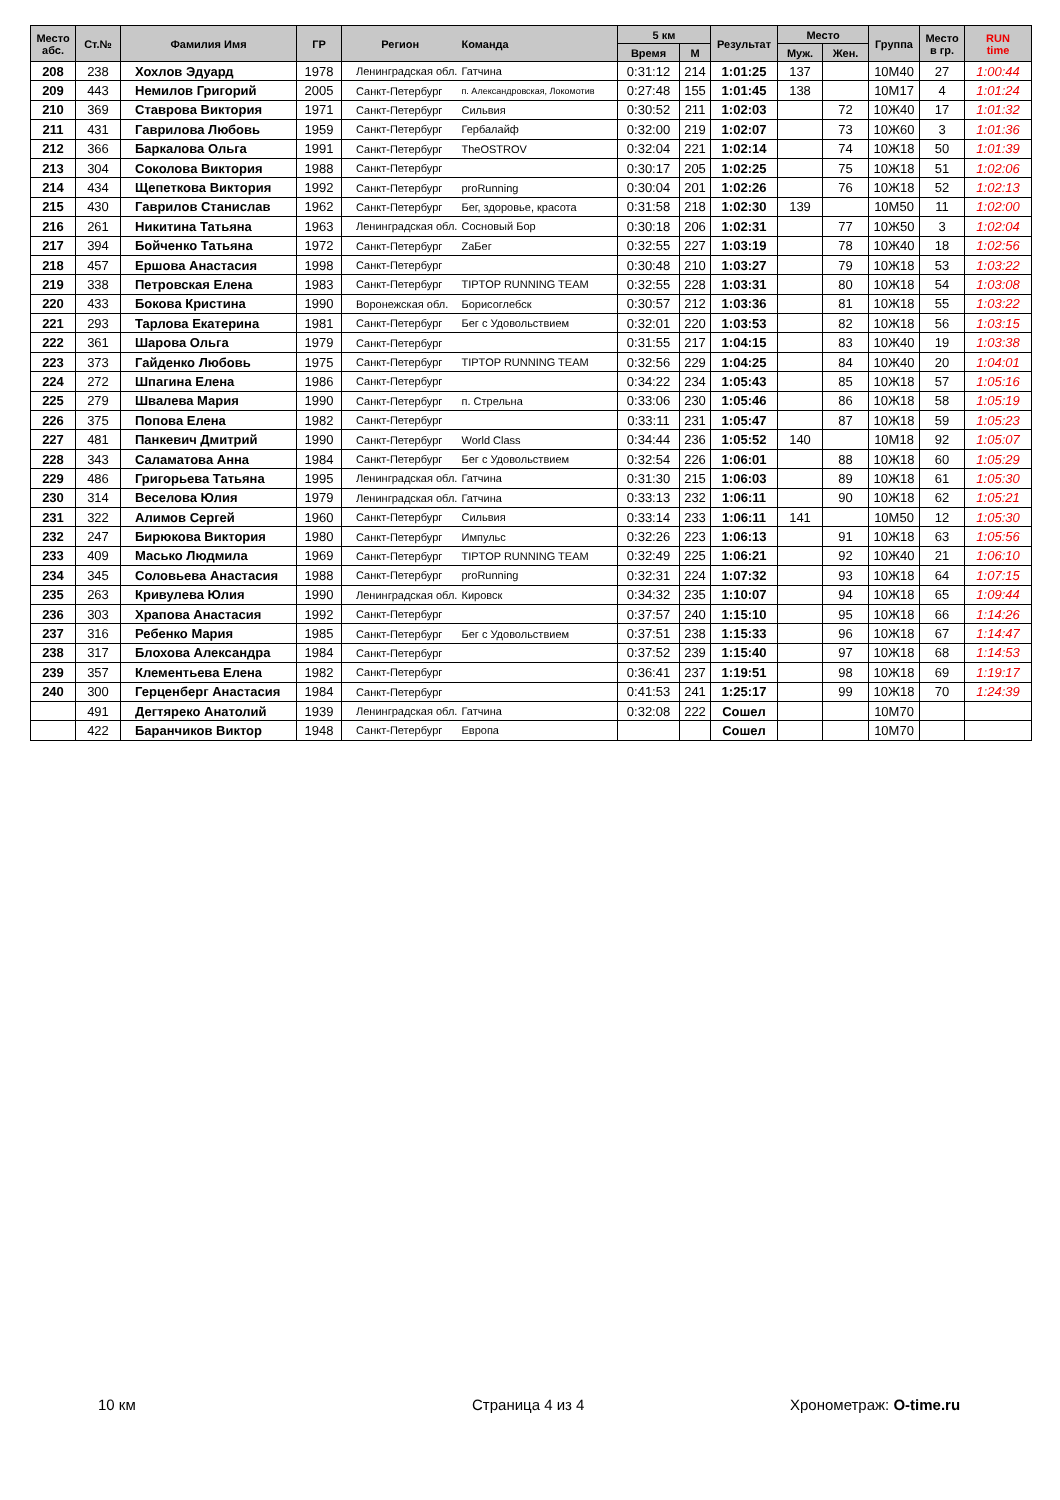| Место абс. | Ст.№ | Фамилия Имя | ГР | Регион | Команда | 5 км | | Результат | Место | | Группа | Место в гр. | RUN time |
| --- | --- | --- | --- | --- | --- | --- | --- | --- | --- | --- | --- | --- | --- |
| | | | | | | Время | М | | Муж. | Жен. | | | |
| 208 | 238 | Хохлов Эдуард | 1978 | Ленинградская обл. | Гатчина | 0:31:12 | 214 | 1:01:25 | 137 | | 10М40 | 27 | 1:00:44 |
| 209 | 443 | Немилов Григорий | 2005 | Санкт-Петербург | п. Александровская, Локомотив | 0:27:48 | 155 | 1:01:45 | 138 | | 10М17 | 4 | 1:01:24 |
| 210 | 369 | Ставрова Виктория | 1971 | Санкт-Петербург | Сильвия | 0:30:52 | 211 | 1:02:03 | | 72 | 10Ж40 | 17 | 1:01:32 |
| 211 | 431 | Гаврилова Любовь | 1959 | Санкт-Петербург | Гербалайф | 0:32:00 | 219 | 1:02:07 | | 73 | 10Ж60 | 3 | 1:01:36 |
| 212 | 366 | Баркалова Ольга | 1991 | Санкт-Петербург | TheOSTROV | 0:32:04 | 221 | 1:02:14 | | 74 | 10Ж18 | 50 | 1:01:39 |
| 213 | 304 | Соколова Виктория | 1988 | Санкт-Петербург | | 0:30:17 | 205 | 1:02:25 | | 75 | 10Ж18 | 51 | 1:02:06 |
| 214 | 434 | Щепеткова Виктория | 1992 | Санкт-Петербург | proRunning | 0:30:04 | 201 | 1:02:26 | | 76 | 10Ж18 | 52 | 1:02:13 |
| 215 | 430 | Гаврилов Станислав | 1962 | Санкт-Петербург | Бег, здоровье, красота | 0:31:58 | 218 | 1:02:30 | 139 | | 10М50 | 11 | 1:02:00 |
| 216 | 261 | Никитина Татьяна | 1963 | Ленинградская обл. | Сосновый Бор | 0:30:18 | 206 | 1:02:31 | | 77 | 10Ж50 | 3 | 1:02:04 |
| 217 | 394 | Бойченко Татьяна | 1972 | Санкт-Петербург | ZаБег | 0:32:55 | 227 | 1:03:19 | | 78 | 10Ж40 | 18 | 1:02:56 |
| 218 | 457 | Ершова Анастасия | 1998 | Санкт-Петербург | | 0:30:48 | 210 | 1:03:27 | | 79 | 10Ж18 | 53 | 1:03:22 |
| 219 | 338 | Петровская Елена | 1983 | Санкт-Петербург | TIPTOP RUNNING TEAM | 0:32:55 | 228 | 1:03:31 | | 80 | 10Ж18 | 54 | 1:03:08 |
| 220 | 433 | Бокова Кристина | 1990 | Воронежская обл. | Борисоглебск | 0:30:57 | 212 | 1:03:36 | | 81 | 10Ж18 | 55 | 1:03:22 |
| 221 | 293 | Тарлова Екатерина | 1981 | Санкт-Петербург | Бег с Удовольствием | 0:32:01 | 220 | 1:03:53 | | 82 | 10Ж18 | 56 | 1:03:15 |
| 222 | 361 | Шарова Ольга | 1979 | Санкт-Петербург | | 0:31:55 | 217 | 1:04:15 | | 83 | 10Ж40 | 19 | 1:03:38 |
| 223 | 373 | Гайденко Любовь | 1975 | Санкт-Петербург | TIPTOP RUNNING TEAM | 0:32:56 | 229 | 1:04:25 | | 84 | 10Ж40 | 20 | 1:04:01 |
| 224 | 272 | Шпагина Елена | 1986 | Санкт-Петербург | | 0:34:22 | 234 | 1:05:43 | | 85 | 10Ж18 | 57 | 1:05:16 |
| 225 | 279 | Швалева Мария | 1990 | Санкт-Петербург | п. Стрельна | 0:33:06 | 230 | 1:05:46 | | 86 | 10Ж18 | 58 | 1:05:19 |
| 226 | 375 | Попова Елена | 1982 | Санкт-Петербург | | 0:33:11 | 231 | 1:05:47 | | 87 | 10Ж18 | 59 | 1:05:23 |
| 227 | 481 | Панкевич Дмитрий | 1990 | Санкт-Петербург | World Class | 0:34:44 | 236 | 1:05:52 | 140 | | 10М18 | 92 | 1:05:07 |
| 228 | 343 | Саламатова Анна | 1984 | Санкт-Петербург | Бег с Удовольствием | 0:32:54 | 226 | 1:06:01 | | 88 | 10Ж18 | 60 | 1:05:29 |
| 229 | 486 | Григорьева Татьяна | 1995 | Ленинградская обл. | Гатчина | 0:31:30 | 215 | 1:06:03 | | 89 | 10Ж18 | 61 | 1:05:30 |
| 230 | 314 | Веселова Юлия | 1979 | Ленинградская обл. | Гатчина | 0:33:13 | 232 | 1:06:11 | | 90 | 10Ж18 | 62 | 1:05:21 |
| 231 | 322 | Алимов Сергей | 1960 | Санкт-Петербург | Сильвия | 0:33:14 | 233 | 1:06:11 | 141 | | 10М50 | 12 | 1:05:30 |
| 232 | 247 | Бирюкова Виктория | 1980 | Санкт-Петербург | Импульс | 0:32:26 | 223 | 1:06:13 | | 91 | 10Ж18 | 63 | 1:05:56 |
| 233 | 409 | Масько Людмила | 1969 | Санкт-Петербург | TIPTOP RUNNING TEAM | 0:32:49 | 225 | 1:06:21 | | 92 | 10Ж40 | 21 | 1:06:10 |
| 234 | 345 | Соловьева Анастасия | 1988 | Санкт-Петербург | proRunning | 0:32:31 | 224 | 1:07:32 | | 93 | 10Ж18 | 64 | 1:07:15 |
| 235 | 263 | Кривулева Юлия | 1990 | Ленинградская обл. | Кировск | 0:34:32 | 235 | 1:10:07 | | 94 | 10Ж18 | 65 | 1:09:44 |
| 236 | 303 | Храпова Анастасия | 1992 | Санкт-Петербург | | 0:37:57 | 240 | 1:15:10 | | 95 | 10Ж18 | 66 | 1:14:26 |
| 237 | 316 | Ребенко Мария | 1985 | Санкт-Петербург | Бег с Удовольствием | 0:37:51 | 238 | 1:15:33 | | 96 | 10Ж18 | 67 | 1:14:47 |
| 238 | 317 | Блохова Александра | 1984 | Санкт-Петербург | | 0:37:52 | 239 | 1:15:40 | | 97 | 10Ж18 | 68 | 1:14:53 |
| 239 | 357 | Клементьева Елена | 1982 | Санкт-Петербург | | 0:36:41 | 237 | 1:19:51 | | 98 | 10Ж18 | 69 | 1:19:17 |
| 240 | 300 | Герценберг Анастасия | 1984 | Санкт-Петербург | | 0:41:53 | 241 | 1:25:17 | | 99 | 10Ж18 | 70 | 1:24:39 |
| | 491 | Дегтяреко Анатолий | 1939 | Ленинградская обл. | Гатчина | 0:32:08 | 222 | Сошел | | | 10М70 | | |
| | 422 | Баранчиков Виктор | 1948 | Санкт-Петербург | Европа | | | Сошел | | | 10М70 | | |
10 км Страница 4 из 4 Хронометраж: O-time.ru